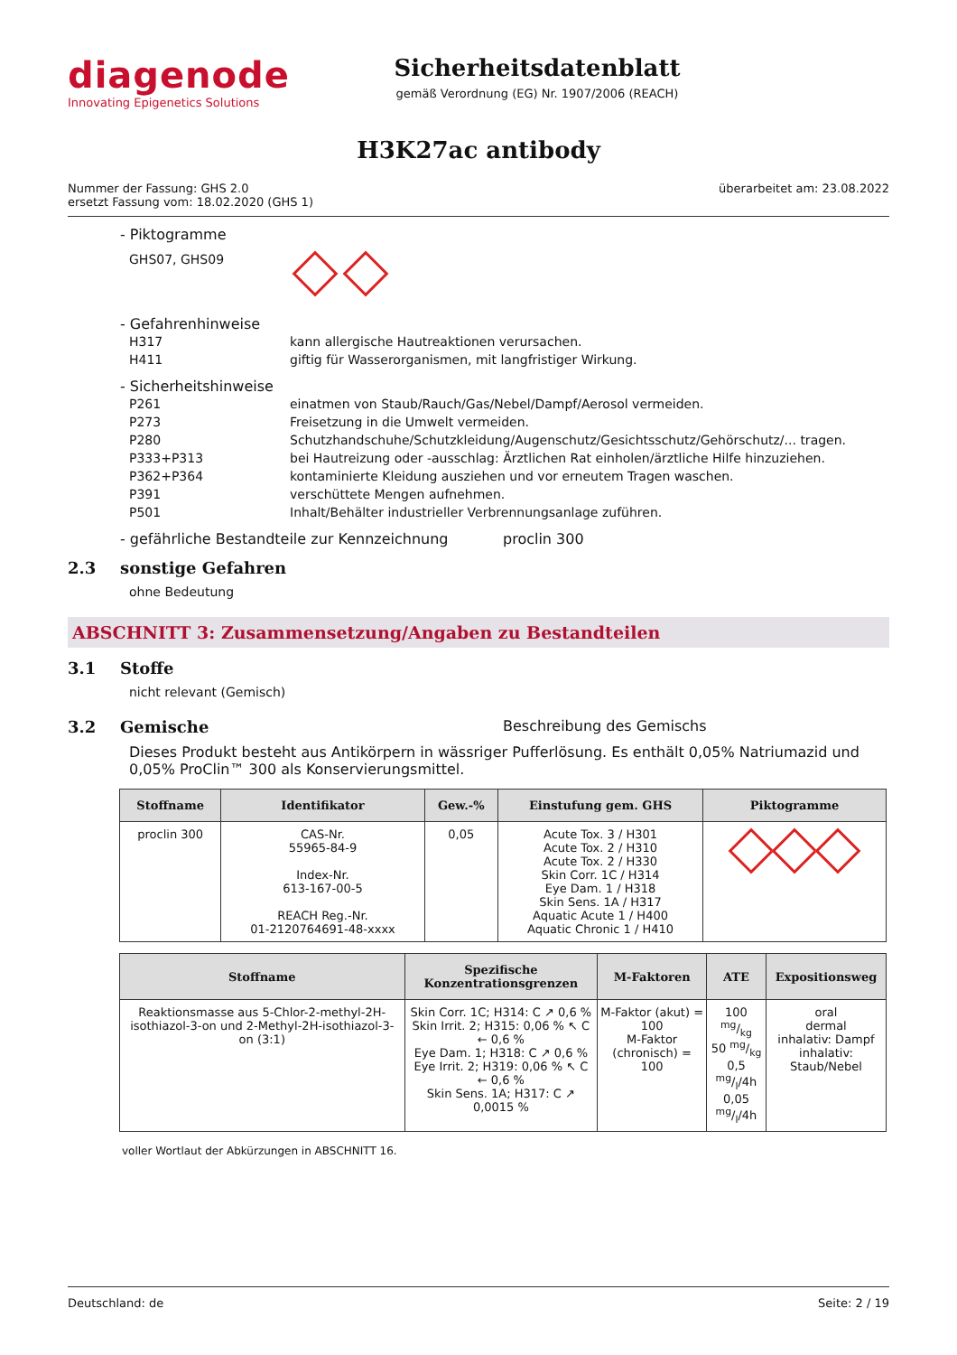diagenode
Innovating Epigenetics Solutions
Sicherheitsdatenblatt
gemäß Verordnung (EG) Nr. 1907/2006 (REACH)
H3K27ac antibody
Nummer der Fassung: GHS 2.0
ersetzt Fassung vom: 18.02.2020 (GHS 1)
überarbeitet am: 23.08.2022
- Piktogramme
GHS07, GHS09
- Gefahrenhinweise
H317 kann allergische Hautreaktionen verursachen.
H411 giftig für Wasserorganismen, mit langfristiger Wirkung.
- Sicherheitshinweise
P261 einatmen von Staub/Rauch/Gas/Nebel/Dampf/Aerosol vermeiden.
P273 Freisetzung in die Umwelt vermeiden.
P280 Schutzhandschuhe/Schutzkleidung/Augenschutz/Gesichtsschutz/Gehörschutz/... tragen.
P333+P313 bei Hautreizung oder -ausschlag: Ärztlichen Rat einholen/ärztliche Hilfe hinzuziehen.
P362+P364 kontaminierte Kleidung ausziehen und vor erneutem Tragen waschen.
P391 verschüttete Mengen aufnehmen.
P501 Inhalt/Behälter industrieller Verbrennungsanlage zuführen.
- gefährliche Bestandteile zur Kennzeichnung proclin 300
2.3 sonstige Gefahren
ohne Bedeutung
ABSCHNITT 3: Zusammensetzung/Angaben zu Bestandteilen
3.1 Stoffe
nicht relevant (Gemisch)
3.2 Gemische Beschreibung des Gemischs
Dieses Produkt besteht aus Antikörpern in wässriger Pufferlösung. Es enthält 0,05% Natriumazid und 0,05% ProClin™ 300 als Konservierungsmittel.
| Stoffname | Identifikator | Gew.-% | Einstufung gem. GHS | Piktogramme |
| --- | --- | --- | --- | --- |
| proclin 300 | CAS-Nr. 55965-84-9 Index-Nr. 613-167-00-5 REACH Reg.-Nr. 01-2120764691-48-xxxx | 0,05 | Acute Tox. 3 / H301 Acute Tox. 2 / H310 Acute Tox. 2 / H330 Skin Corr. 1C / H314 Eye Dam. 1 / H318 Skin Sens. 1A / H317 Aquatic Acute 1 / H400 Aquatic Chronic 1 / H410 | |
| Stoffname | Spezifische Konzentrationsgrenzen | M-Faktoren | ATE | Expositionsweg |
| --- | --- | --- | --- | --- |
| Reaktionsmasse aus 5-Chlor-2-methyl-2H-isothiazol-3-on und 2-Methyl-2H-isothiazol-3-on (3:1) | Skin Corr. 1C; H314: C ↗ 0,6 % Skin Irrit. 2; H315: 0,06 % ↖ C ← 0,6 % Eye Dam. 1; H318: C ↗ 0,6 % Eye Irrit. 2; H319: 0,06 % ↖ C ← 0,6 % Skin Sens. 1A; H317: C ↗ 0,0015 % | M-Faktor (akut) = 100 M-Faktor (chronisch) = 100 | 100 mg/kg 50 mg/kg 0,5 mg/l/4h 0,05 mg/l/4h | oral dermal inhalativ: Dampf inhalativ: Staub/Nebel |
voller Wortlaut der Abkürzungen in ABSCHNITT 16.
Deutschland: de Seite: 2 / 19